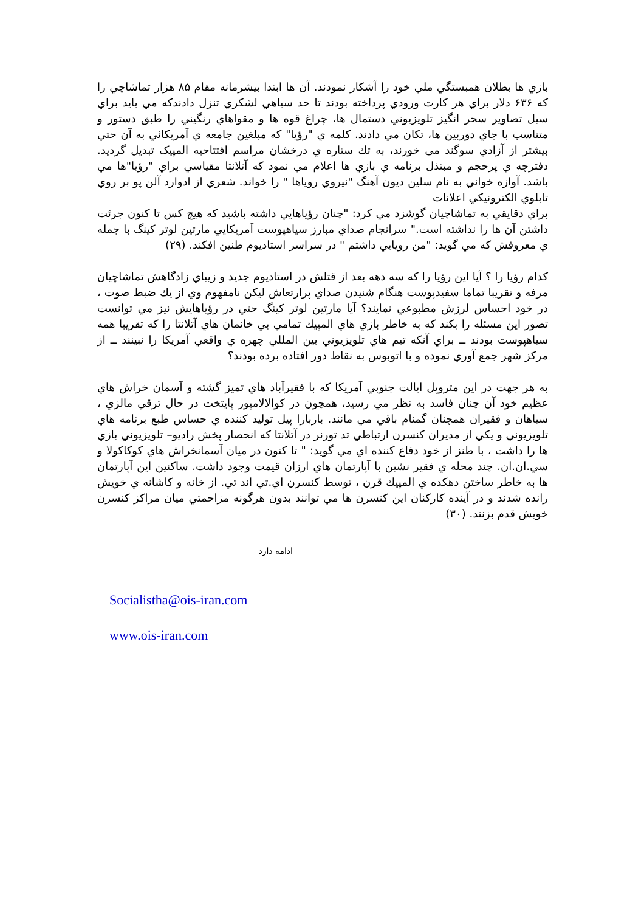بازي ها بطلان همبستگي ملي خود را آشكار نمودند. آن ها ابتدا بيشرمانه مقام ۸۵ هزار تماشاچي را كه ۶۳۶ دلار براي هر كارت ورودي پرداخته بودند تا حد سياهي لشكري تنزل دادندكه مي بايد براي سيل تصاوير سحر انگيز تلويزيوني دستمال ها، چراغ قوه ها و مقواهاي رنگيني را طبق دستور و متناسب با جاي دوربين ها، تكان مي دادند. كلمه ي "رؤيا" كه مبلغين جامعه ي آمريكائي به آن حتي بيشتر از آزادي سوگند مى خورند، به تك ستاره ي درخشان مراسم افتتاحيه المپيک تبديل گرديد. دفترچه ي پرحجم و مبتذل برنامه ي بازي ها اعلام مي نمود كه آتلانتا مقياسي براي "رؤيا"ها مي باشد. آوازه خواني به نام سلين ديون آهنگ "نيروي روياها " را خواند. شعري از ادوارد آلن پو بر روي تابلوي الكترونيكي اعلانات
براي دقايقي به تماشاچيان گوشزد مي كرد: "چنان رؤياهايي داشته باشيد كه هيچ كس تا كنون جرئت داشتن آن ها را نداشته است." سرانجام صداي مبارز سياهپوست آمريكايي مارتين لوتر كينگ با جمله ي معروفش كه مي گويد: "من رويايي داشتم " در سراسر استاديوم طنين افكند. (۲۹)
كدام رؤيا را ؟ آيا اين رؤيا را كه سه دهه بعد از قتلش در استاديوم جديد و زيباي زادگاهش تماشاچيان مرفه و تقريبا تماما سفيدپوست هنگام شنيدن صداي پرارتعاش ليكن نامفهوم وي از يك ضبط صوت ، در خود احساس لرزش مطبوعي نمايند؟ آيا مارتين لوتر كينگ حتي در رؤياهايش نيز مي توانست تصور اين مسئله را بكند كه به خاطر بازي هاي المپيك تمامي بي خانمان هاي آتلانتا را كه تقريبا همه سياهپوست بودند ــ براي آنكه تيم هاي تلويزيوني بين المللي چهره ي واقعي آمريكا را نبينند ــ از مركز شهر جمع آوري نموده و با اتوبوس به نقاط دور افتاده برده بودند؟
به هر جهت در اين متروپل ايالت جنوبي آمريكا كه با فقيرآباد هاي تميز گشته و آسمان خراش هاي عظيم خود آن چنان فاسد به نظر مي رسيد، همچون در كوالالامپور پايتخت در حال ترقي مالزي ، سياهان و فقيران همچنان گمنام باقي مي مانند. باربارا پيل توليد كننده ي حساس طبع برنامه هاي تلويزيوني و يكي از مديران كنسرن ارتباطي تد تورنر در آتلانتا كه انحصار پخش راديو– تلويزيوني بازي ها را داشت ، با طنز از خود دفاع كننده اي مي گويد: " تا كنون در ميان آسمانخراش هاي كوكاكولا و سي.ان.ان. چند محله ي فقير نشين با آپارتمان هاي ارزان قيمت وجود داشت. ساكنين اين آپارتمان ها به خاطر ساختن دهكده ي المپيك قرن ، توسط كنسرن اي.تي اند تي. از خانه و كاشانه ي خويش رانده شدند و در آينده كاركنان اين كنسرن ها مي توانند بدون هرگونه مزاحمتي ميان مراكز كنسرن خويش قدم بزنند. (۳۰)
ادامه دارد
Socialistha@ois-iran.com
www.ois-iran.com